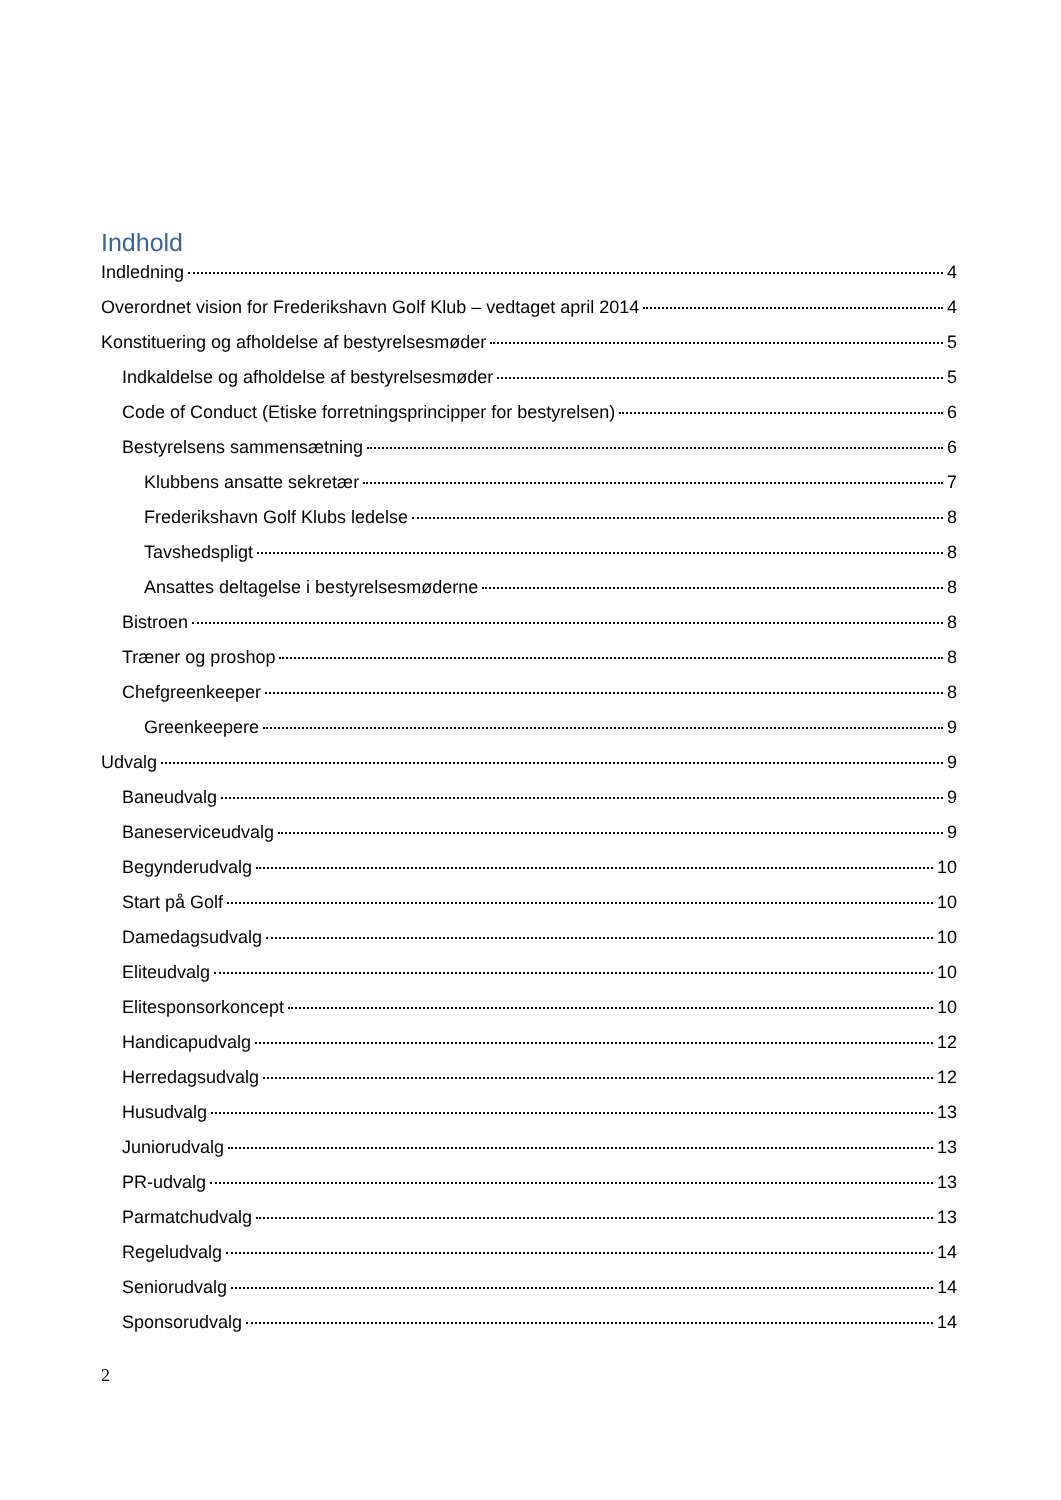Indhold
Indledning 4
Overordnet vision for Frederikshavn Golf Klub – vedtaget april 2014 4
Konstituering og afholdelse af bestyrelsesmøder 5
Indkaldelse og afholdelse af bestyrelsesmøder 5
Code of Conduct (Etiske forretningsprincipper for bestyrelsen) 6
Bestyrelsens sammensætning 6
Klubbens ansatte sekretær 7
Frederikshavn Golf Klubs ledelse 8
Tavshedspligt 8
Ansattes deltagelse i bestyrelsesmøderne 8
Bistroen 8
Træner og proshop 8
Chefgreenkeeper 8
Greenkeepere 9
Udvalg 9
Baneudvalg 9
Baneserviceudvalg 9
Begynderudvalg 10
Start på Golf 10
Damedagsudvalg 10
Eliteudvalg 10
Elitesponsorkoncept 10
Handicapudvalg 12
Herredagsudvalg 12
Husudvalg 13
Juniorudvalg 13
PR-udvalg 13
Parmatchudvalg 13
Regeludvalg 14
Seniorudvalg 14
Sponsorudvalg 14
2